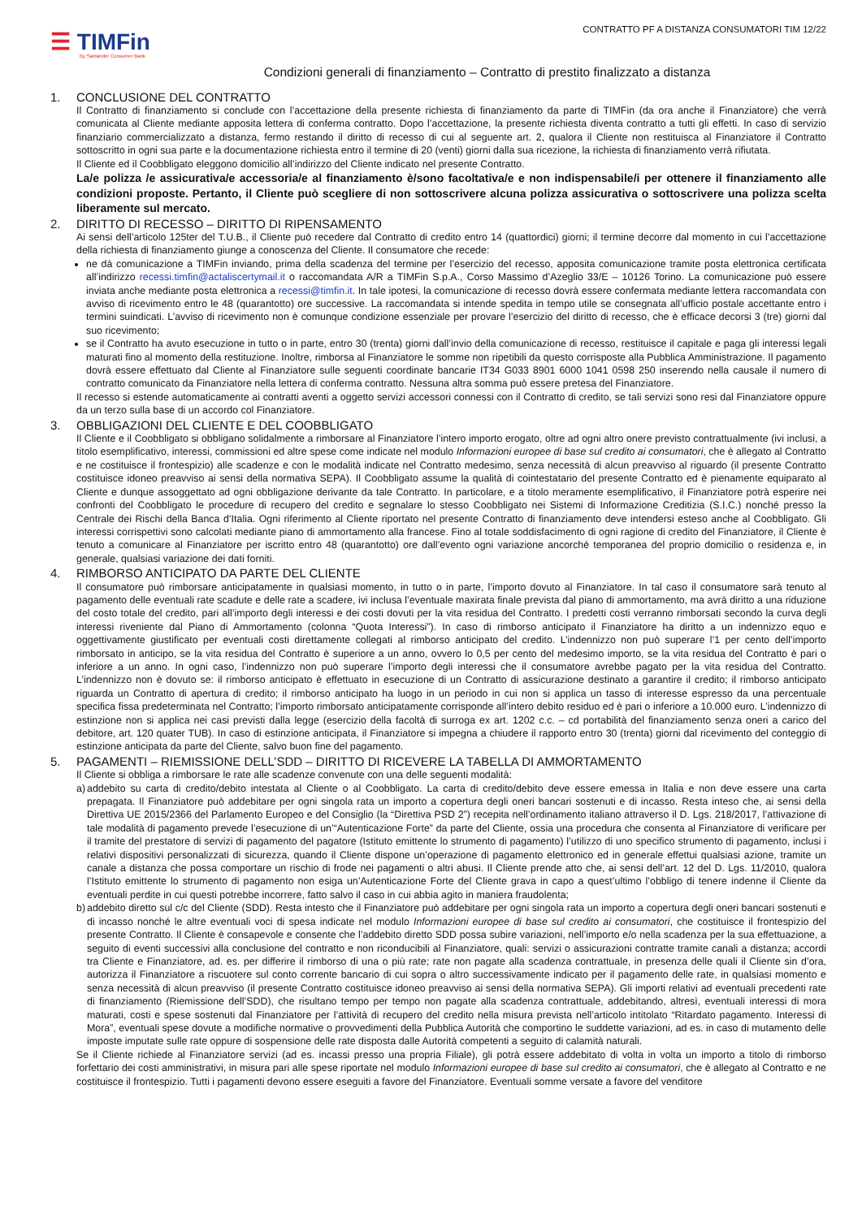CONTRATTO PF A DISTANZA CONSUMATORI TIM 12/22
☰ TIMFin
By Santander Consumer Bank
Condizioni generali di finanziamento – Contratto di prestito finalizzato a distanza
1. CONCLUSIONE DEL CONTRATTO
Il Contratto di finanziamento si conclude con l’accettazione della presente richiesta di finanziamento da parte di TIMFin (da ora anche il Finanziatore) che verrà comunicata al Cliente mediante apposita lettera di conferma contratto. Dopo l’accettazione, la presente richiesta diventa contratto a tutti gli effetti. In caso di servizio finanziario commercializzato a distanza, fermo restando il diritto di recesso di cui al seguente art. 2, qualora il Cliente non restituisca al Finanziatore il Contratto sottoscritto in ogni sua parte e la documentazione richiesta entro il termine di 20 (venti) giorni dalla sua ricezione, la richiesta di finanziamento verrà rifiutata.
Il Cliente ed il Coobbligato eleggono domicilio all’indirizzo del Cliente indicato nel presente Contratto.
La/e polizza /e assicurativa/e accessoria/e al finanziamento è/sono facoltativa/e e non indispensabile/i per ottenere il finanziamento alle condizioni proposte. Pertanto, il Cliente può scegliere di non sottoscrivere alcuna polizza assicurativa o sottoscrivere una polizza scelta liberamente sul mercato.
2. DIRITTO DI RECESSO – DIRITTO DI RIPENSAMENTO
Ai sensi dell’articolo 125ter del T.U.B., il Cliente può recedere dal Contratto di credito entro 14 (quattordici) giorni; il termine decorre dal momento in cui l’accettazione della richiesta di finanziamento giunge a conoscenza del Cliente. Il consumatore che recede:
ne dà comunicazione a TIMFin inviando, prima della scadenza del termine per l’esercizio del recesso, apposita comunicazione tramite posta elettronica certificata all’indirizzo recessi.timfin@actaliscertymail.it o raccomandata A/R a TIMFin S.p.A., Corso Massimo d’Azeglio 33/E – 10126 Torino. La comunicazione può essere inviata anche mediante posta elettronica a recessi@timfin.it. In tale ipotesi, la comunicazione di recesso dovrà essere confermata mediante lettera raccomandata con avviso di ricevimento entro le 48 (quarantotto) ore successive. La raccomandata si intende spedita in tempo utile se consegnata all’ufficio postale accettante entro i termini suindicati. L’avviso di ricevimento non è comunque condizione essenziale per provare l’esercizio del diritto di recesso, che è efficace decorsi 3 (tre) giorni dal suo ricevimento;
se il Contratto ha avuto esecuzione in tutto o in parte, entro 30 (trenta) giorni dall’invio della comunicazione di recesso, restituisce il capitale e paga gli interessi legali maturati fino al momento della restituzione. Inoltre, rimborsa al Finanziatore le somme non ripetibili da questo corrisposte alla Pubblica Amministrazione. Il pagamento dovrà essere effettuato dal Cliente al Finanziatore sulle seguenti coordinate bancarie IT34 G033 8901 6000 1041 0598 250 inserendo nella causale il numero di contratto comunicato da Finanziatore nella lettera di conferma contratto. Nessuna altra somma può essere pretesa del Finanziatore.
Il recesso si estende automaticamente ai contratti aventi a oggetto servizi accessori connessi con il Contratto di credito, se tali servizi sono resi dal Finanziatore oppure da un terzo sulla base di un accordo col Finanziatore.
3. OBBLIGAZIONI DEL CLIENTE E DEL COOBBLIGATO
Il Cliente e il Coobbligato si obbligano solidalmente a rimborsare al Finanziatore l’intero importo erogato, oltre ad ogni altro onere previsto contrattualmente (ivi inclusi, a titolo esemplificativo, interessi, commissioni ed altre spese come indicate nel modulo Informazioni europee di base sul credito ai consumatori, che è allegato al Contratto e ne costituisce il frontespizio) alle scadenze e con le modalità indicate nel Contratto medesimo, senza necessità di alcun preavviso al riguardo (il presente Contratto costituisce idoneo preavviso ai sensi della normativa SEPA). Il Coobbligato assume la qualità di cointestatario del presente Contratto ed è pienamente equiparato al Cliente e dunque assoggettato ad ogni obbligazione derivante da tale Contratto. In particolare, e a titolo meramente esemplificativo, il Finanziatore potrà esperire nei confronti del Coobbligato le procedure di recupero del credito e segnalare lo stesso Coobbligato nei Sistemi di Informazione Creditizia (S.I.C.) nonché presso la Centrale dei Rischi della Banca d’Italia. Ogni riferimento al Cliente riportato nel presente Contratto di finanziamento deve intendersi esteso anche al Coobbligato. Gli interessi corrispettivi sono calcolati mediante piano di ammortamento alla francese. Fino al totale soddisfacimento di ogni ragione di credito del Finanziatore, il Cliente è tenuto a comunicare al Finanziatore per iscritto entro 48 (quarantotto) ore dall’evento ogni variazione ancorché temporanea del proprio domicilio o residenza e, in generale, qualsiasi variazione dei dati forniti.
4. RIMBORSO ANTICIPATO DA PARTE DEL CLIENTE
Il consumatore può rimborsare anticipatamente in qualsiasi momento, in tutto o in parte, l’importo dovuto al Finanziatore. In tal caso il consumatore sarà tenuto al pagamento delle eventuali rate scadute e delle rate a scadere, ivi inclusa l’eventuale maxirata finale prevista dal piano di ammortamento, ma avrà diritto a una riduzione del costo totale del credito, pari all’importo degli interessi e dei costi dovuti per la vita residua del Contratto. I predetti costi verranno rimborsati secondo la curva degli interessi riveniente dal Piano di Ammortamento (colonna “Quota Interessi”). In caso di rimborso anticipato il Finanziatore ha diritto a un indennizzo equo e oggettivamente giustificato per eventuali costi direttamente collegati al rimborso anticipato del credito. L’indennizzo non può superare l’1 per cento dell’importo rimborsato in anticipo, se la vita residua del Contratto è superiore a un anno, ovvero lo 0,5 per cento del medesimo importo, se la vita residua del Contratto è pari o inferiore a un anno. In ogni caso, l’indennizzo non può superare l’importo degli interessi che il consumatore avrebbe pagato per la vita residua del Contratto. L’indennizzo non è dovuto se: il rimborso anticipato è effettuato in esecuzione di un Contratto di assicurazione destinato a garantire il credito; il rimborso anticipato riguarda un Contratto di apertura di credito; il rimborso anticipato ha luogo in un periodo in cui non si applica un tasso di interesse espresso da una percentuale specifica fissa predeterminata nel Contratto; l’importo rimborsato anticipatamente corrisponde all’intero debito residuo ed è pari o inferiore a 10.000 euro. L’indennizzo di estinzione non si applica nei casi previsti dalla legge (esercizio della facoltà di surroga ex art. 1202 c.c. – cd portabilità del finanziamento senza oneri a carico del debitore, art. 120 quater TUB). In caso di estinzione anticipata, il Finanziatore si impegna a chiudere il rapporto entro 30 (trenta) giorni dal ricevimento del conteggio di estinzione anticipata da parte del Cliente, salvo buon fine del pagamento.
5. PAGAMENTI – RIEMISSIONE DELL’SDD – DIRITTO DI RICEVERE LA TABELLA DI AMMORTAMENTO
Il Cliente si obbliga a rimborsare le rate alle scadenze convenute con una delle seguenti modalità:
a)
addebito su carta di credito/debito intestata al Cliente o al Coobbligato. La carta di credito/debito deve essere emessa in Italia e non deve essere una carta prepagata. Il Finanziatore può addebitare per ogni singola rata un importo a copertura degli oneri bancari sostenuti e di incasso. Resta inteso che, ai sensi della Direttiva UE 2015/2366 del Parlamento Europeo e del Consiglio (la “Direttiva PSD 2”) recepita nell’ordinamento italiano attraverso il D. Lgs. 218/2017, l’attivazione di tale modalità di pagamento prevede l’esecuzione di un’“Autenticazione Forte” da parte del Cliente, ossia una procedura che consenta al Finanziatore di verificare per il tramite del prestatore di servizi di pagamento del pagatore (Istituto emittente lo strumento di pagamento) l’utilizzo di uno specifico strumento di pagamento, inclusi i relativi dispositivi personalizzati di sicurezza, quando il Cliente dispone un’operazione di pagamento elettronico ed in generale effettui qualsiasi azione, tramite un canale a distanza che possa comportare un rischio di frode nei pagamenti o altri abusi. Il Cliente prende atto che, ai sensi dell’art. 12 del D. Lgs. 11/2010, qualora l’Istituto emittente lo strumento di pagamento non esiga un’Autenticazione Forte del Cliente grava in capo a quest’ultimo l’obbligo di tenere indenne il Cliente da eventuali perdite in cui questi potrebbe incorrere, fatto salvo il caso in cui abbia agito in maniera fraudolenta;
b)
addebito diretto sul c/c del Cliente (SDD). Resta intesto che il Finanziatore può addebitare per ogni singola rata un importo a copertura degli oneri bancari sostenuti e di incasso nonché le altre eventuali voci di spesa indicate nel modulo Informazioni europee di base sul credito ai consumatori, che costituisce il frontespizio del presente Contratto. Il Cliente è consapevole e consente che l’addebito diretto SDD possa subire variazioni, nell’importo e/o nella scadenza per la sua effettuazione, a seguito di eventi successivi alla conclusione del contratto e non riconducibili al Finanziatore, quali: servizi o assicurazioni contratte tramite canali a distanza; accordi tra Cliente e Finanziatore, ad. es. per differire il rimborso di una o più rate; rate non pagate alla scadenza contrattuale, in presenza delle quali il Cliente sin d’ora, autorizza il Finanziatore a riscuotere sul conto corrente bancario di cui sopra o altro successivamente indicato per il pagamento delle rate, in qualsiasi momento e senza necessità di alcun preavviso (il presente Contratto costituisce idoneo preavviso ai sensi della normativa SEPA). Gli importi relativi ad eventuali precedenti rate di finanziamento (Riemissione dell’SDD), che risultano tempo per tempo non pagate alla scadenza contrattuale, addebitando, altresì, eventuali interessi di mora maturati, costi e spese sostenuti dal Finanziatore per l’attività di recupero del credito nella misura prevista nell’articolo intitolato “Ritardato pagamento. Interessi di Mora”, eventuali spese dovute a modifiche normative o provvedimenti della Pubblica Autorità che comportino le suddette variazioni, ad es. in caso di mutamento delle imposte imputate sulle rate oppure di sospensione delle rate disposta dalle Autorità competenti a seguito di calamità naturali.
Se il Cliente richiede al Finanziatore servizi (ad es. incassi presso una propria Filiale), gli potrà essere addebitato di volta in volta un importo a titolo di rimborso forfettario dei costi amministrativi, in misura pari alle spese riportate nel modulo Informazioni europee di base sul credito ai consumatori, che è allegato al Contratto e ne costituisce il frontespizio. Tutti i pagamenti devono essere eseguiti a favore del Finanziatore. Eventuali somme versate a favore del venditore